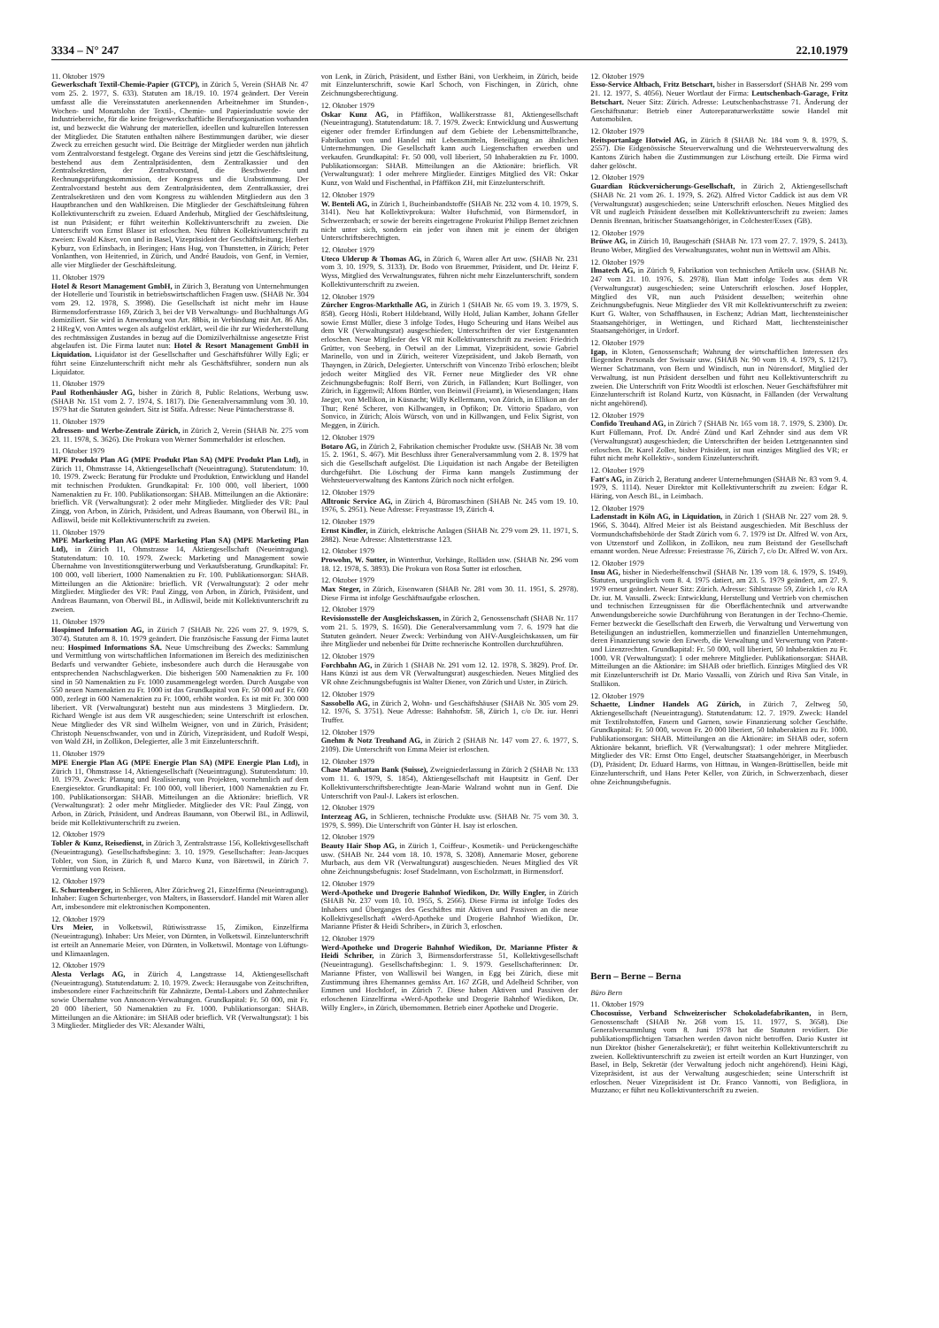3334 – N° 247 22.10.1979
11. Oktober 1979
Gewerkschaft Textil-Chemie-Papier (GTCP), in Zürich 5, Verein (SHAB Nr. 47 vom 25. 2. 1977, S. 633). Statuten am 18./19. 10. 1974 geändert. Der Verein umfasst alle die Vereinsstatuten anerkennenden Arbeitnehmer im Stunden-, Wochen- und Monatslohn der Textil-, Chemie- und Papierindustrie sowie der Industriebereiche, für die keine freigewerkschaftliche Berufsorganisation vorhanden ist, und bezweckt die Wahrung der materiellen, ideellen und kulturellen Interessen der Mitglieder. Die Statuten enthalten nähere Bestimmungen darüber, wie dieser Zweck zu erreichen gesucht wird. Die Beiträge der Mitglieder werden nun jährlich vom Zentralvorstand festgelegt. Organe des Vereins sind jetzt die Geschäftsleitung, bestehend aus dem Zentralpräsidenten, dem Zentralkassier und den Zentralsekretären, der Zentralvorstand, die Beschwerde- und Rechnungsprüfungskommission, der Kongress und die Urabstimmung. Der Zentralvorstand besteht aus dem Zentralpräsidenten, dem Zentralkassier, drei Zentralsekretären und den vom Kongress zu wählenden Mitgliedern aus den 3 Hauptbranchen und den Wahlkreisen. Die Mitglieder der Geschäftsleitung führen Kollektivunterschrift zu zweien. Eduard Anderhub, Mitglied der Geschäftsleitung, ist nun Präsident; er führt weiterhin Kollektivunterschrift zu zweien. Die Unterschrift von Ernst Blaser ist erloschen. Neu führen Kollektivunterschrift zu zweien: Ewald Käser, von und in Basel, Vizepräsident der Geschäftsleitung; Herbert Kyburz, von Erlinsbach, in Beringen; Hans Hug, von Thunstetten, in Zürich; Peter Vonlanthen, von Heitenried, in Zürich, und André Baudois, von Genf, in Vernier, alle vier Mitglieder der Geschäftsleitung.
11. Oktober 1979
Hotel & Resort Management GmbH, in Zürich 3, Beratung von Unternehmungen der Hotellerie und Touristik in betriebswirtschaftlichen Fragen usw. (SHAB Nr. 304 vom 29. 12. 1978, S. 3998). Die Gesellschaft ist nicht mehr im Hause Birmensdorferstrasse 169, Zürich 3, bei der VB Verwaltungs- und Buchhaltungs AG domiziliert. Sie wird in Anwendung von Art. 88bis, in Verbindung mit Art. 86 Abs. 2 HRegV, von Amtes wegen als aufgelöst erklärt, weil die ihr zur Wiederherstellung des rechtmässigen Zustandes in bezug auf die Domizilverhältnisse angesetzte Frist abgelaufen ist. Die Firma lautet nun: Hotel & Resort Management GmbH in Liquidation. Liquidator ist der Gesellschafter und Geschäftsführer Willy Egli; er führt seine Einzelunterschrift nicht mehr als Geschäftsführer, sondern nun als Liquidator.
11. Oktober 1979
Paul Rothenhäusler AG, bisher in Zürich 8, Public Relations, Werbung usw. (SHAB Nr. 151 vom 2. 7. 1974, S. 1817). Die Generalversammlung vom 30. 10. 1979 hat die Statuten geändert. Sitz ist Stäfa. Adresse: Neue Püntacherstrasse 8.
11. Oktober 1979
Adressen- und Werbe-Zentrale Zürich, in Zürich 2, Verein (SHAB Nr. 275 vom 23. 11. 1978, S. 3626). Die Prokura von Werner Sommerhalder ist erloschen.
11. Oktober 1979
MPE Produkt Plan AG (MPE Produkt Plan SA) (MPE Produkt Plan Ltd), in Zürich 11, Ohmstrasse 14, Aktiengesellschaft (Neueintragung). Statutendatum: 10. 10. 1979. Zweck: Beratung für Produkte und Produktion, Entwicklung und Handel mit technischen Produkten. Grundkapital: Fr. 100 000, voll liberiert, 1000 Namenaktien zu Fr. 100. Publikationsorgan: SHAB. Mitteilungen an die Aktionäre: brieflich. VR (Verwaltungsrat): 2 oder mehr Mitglieder. Mitglieder des VR: Paul Zingg, von Arbon, in Zürich, Präsident, und Adreas Baumann, von Oberwil BL, in Adliswil, beide mit Kollektivunterschrift zu zweien.
11. Oktober 1979
MPE Marketing Plan AG (MPE Marketing Plan SA) (MPE Marketing Plan Ltd), in Zürich 11, Ohmstrasse 14, Aktiengesellschaft (Neueintragung). Statutendatum: 10. 10. 1979. Zweck: Marketing und Management sowie Übernahme von Investitionsgüterwerbung und Verkaufsberatung. Grundkapital: Fr. 100 000, voll liberiert, 1000 Namenaktien zu Fr. 100. Publikationsorgan: SHAB. Mitteilungen an die Aktionäre: brieflich. VR (Verwaltungsrat): 2 oder mehr Mitglieder. Mitglieder des VR: Paul Zingg, von Arbon, in Zürich, Präsident, und Andreas Baumann, von Oberwil BL, in Adliswil, beide mit Kollektivunterschrift zu zweien.
11. Oktober 1979
Hospimed Information AG, in Zürich 7 (SHAB Nr. 226 vom 27. 9. 1979, S. 3074). Statuten am 8. 10. 1979 geändert. Die französische Fassung der Firma lautet neu: Hospimed Informations SA. Neue Umschreibung des Zwecks: Sammlung und Vermittlung von wirtschaftlichen Informationen im Bereich des medizinischen Bedarfs und verwandter Gebiete, insbesondere auch durch die Herausgabe von entsprechenden Nachschlagwerken. Die bisherigen 500 Namenaktien zu Fr. 100 sind in 50 Namenaktien zu Fr. 1000 zusammengelegt worden. Durch Ausgabe von 550 neuen Namenaktien zu Fr. 1000 ist das Grundkapital von Fr. 50 000 auf Fr. 600 000, zerlegt in 600 Namenaktien zu Fr. 1000, erhöht worden. Es ist mit Fr. 300 000 liberiert. VR (Verwaltungsrat) besteht nun aus mindestens 3 Mitgliedern. Dr. Richard Wengle ist aus dem VR ausgeschieden; seine Unterschrift ist erloschen. Neue Mitglieder des VR sind Wilhelm Weigner, von und in Zürich, Präsident; Christoph Neuenschwander, von und in Zürich, Vizepräsident, und Rudolf Wespi, von Wald ZH, in Zollikon, Delegierter, alle 3 mit Einzelunterschrift.
11. Oktober 1979
MPE Energie Plan AG (MPE Energie Plan SA) (MPE Energie Plan Ltd), in Zürich 11, Ohmstrasse 14, Aktiengesellschaft (Neueintragung). Statutendatum: 10. 10. 1979. Zweck: Planung und Realisierung von Projekten, vornehmlich auf dem Energiesektor. Grundkapital: Fr. 100 000, voll liberiert, 1000 Namenaktien zu Fr. 100. Publikationsorgan: SHAB. Mitteilungen an die Aktionäre: brieflich. VR (Verwaltungsrat): 2 oder mehr Mitglieder. Mitglieder des VR: Paul Zingg, von Arbon, in Zürich, Präsident, und Andreas Baumann, von Oberwil BL, in Adliswil, beide mit Kollektivunterschrift zu zweien.
12. Oktober 1979
Tobler & Kunz, Reisedienst, in Zürich 3, Zentralstrasse 156, Kollektivgesellschaft (Neueintragung). Gesellschaftsbeginn: 3. 10. 1979. Gesellschafter: Jean-Jacques Tobler, von Sion, in Zürich 8, und Marco Kunz, von Bäretswil, in Zürich 7. Vermittlung von Reisen.
12. Oktober 1979
E. Schurtenberger, in Schlieren, Alter Zürichweg 21, Einzelfirma (Neueintragung). Inhaber: Eugen Schurtenberger, von Malters, in Bassersdorf. Handel mit Waren aller Art, insbesondere mit elektronischen Komponenten.
12. Oktober 1979
Urs Meier, in Volketswil, Rütiwisstrasse 15, Zimikon, Einzelfirma (Neueintragung). Inhaber: Urs Meier, von Dürnten, in Volketswil. Einzelunterschrift ist erteilt an Annemarie Meier, von Dürnten, in Volketswil. Montage von Lüftungs- und Klimaanlagen.
12. Oktober 1979
Alesta Verlags AG, in Zürich 4, Langstrasse 14, Aktiengesellschaft (Neueintragung). Statutendatum: 2. 10. 1979. Zweck: Herausgabe von Zeitschriften, insbesondere einer Fachzeitschrift für Zahnärzte, Dental-Labors und Zahntechniker sowie Übernahme von Annoncen-Verwaltungen. Grundkapital: Fr. 50 000, mit Fr. 20 000 liberiert, 50 Namenaktien zu Fr. 1000. Publikationsorgan: SHAB. Mitteilungen an die Aktionäre: im SHAB oder brieflich. VR (Verwaltungsrat): 1 bis 3 Mitglieder. Mitglieder des VR: Alexander Wälti,
von Lenk, in Zürich, Präsident, und Esther Bäni, von Uerkheim, in Zürich, beide mit Einzelunterschrift, sowie Karl Schoch, von Fischingen, in Zürich, ohne Zeichnungsberechtigung.
12. Oktober 1979
Oskar Kunz AG, in Pfäffikon, Wallikerstrasse 81, Aktiengesellschaft (Neueintragung). Statutendatum: 18. 7. 1979. Zweck: Entwicklung und Auswertung eigener oder fremder Erfindungen auf dem Gebiete der Lebensmittelbranche, Fabrikation von und Handel mit Lebensmitteln, Beteiligung an ähnlichen Unternehmungen. Die Gesellschaft kann auch Liegenschaften erwerben und verkaufen. Grundkapital: Fr. 50 000, voll liberiert, 50 Inhaberaktien zu Fr. 1000. Publikationsorgan: SHAB. Mitteilungen an die Aktionäre: brieflich. VR (Verwaltungsrat): 1 oder mehrere Mitglieder. Einziges Mitglied des VR: Oskar Kunz, von Wald und Fischenthal, in Pfäffikon ZH, mit Einzelunterschrift.
12. Oktober 1979
W. Benteli AG, in Zürich 1, Bucheinbandstoffe (SHAB Nr. 232 vom 4. 10. 1979, S. 3141). Neu hat Kollektivprokura: Walter Hufschmid, von Birmensdorf, in Schwerzenbach; er sowie der bereits eingetragene Prokurist Philipp Bernet zeichnen nicht unter sich, sondern ein jeder von ihnen mit je einem der übrigen Unterschriftsberechtigten.
12. Oktober 1979
Uteco Ulderup & Thomas AG, in Zürich 6, Waren aller Art usw. (SHAB Nr. 231 vom 3. 10. 1979, S. 3133). Dr. Bodo von Bruemmer, Präsident, und Dr. Heinz F. Wyss, Mitglied des Verwaltungsrates, führen nicht mehr Einzelunterschrift, sondern Kollektivunterschrift zu zweien.
12. Oktober 1979
Zürcher Engros-Markthalle AG, in Zürich 1 (SHAB Nr. 65 vom 19. 3. 1979, S. 858). Georg Hösli, Robert Hildebrand, Willy Hold, Julian Kamber, Johann Gfeller sowie Ernst Müller, diese 3 infolge Todes, Hugo Scheuring und Hans Weibel aus dem VR (Verwaltungsrat) ausgeschieden; Unterschriften der vier Erstgenannten erloschen. Neue Mitglieder des VR mit Kollektivunterschrift zu zweien: Friedrich Grütter, von Seeberg, in Oetwil an der Limmat, Vizepräsident, sowie Gabriel Marinello, von und in Zürich, weiterer Vizepräsident, und Jakob Bernath, von Thayngen, in Zürich, Delegierter. Unterschrift von Vincenzo Tribò erloschen; bleibt jedoch weiter Mitglied des VR. Ferner neue Mitglieder des VR ohne Zeichnungsbefugnis: Rolf Berri, von Zürich, in Fällanden; Kurt Bollinger, von Zürich, in Eggenwil; Alfons Büttler, von Beinwil (Freiamt), in Wiesendangen; Hans Jaeger, von Mellikon, in Küsnacht; Willy Kellermann, von Zürich, in Ellikon an der Thur; René Scherer, von Killwangen, in Opfikon; Dr. Vittorio Spadaro, von Sonvico, in Zürich; Alois Würsch, von und in Killwangen, und Felix Sigrist, von Meggen, in Zürich.
12. Oktober 1979
Botaro AG, in Zürich 2, Fabrikation chemischer Produkte usw. (SHAB Nr. 38 vom 15. 2. 1961, S. 467). Mit Beschluss ihrer Generalversammlung vom 2. 8. 1979 hat sich die Gesellschaft aufgelöst. Die Liquidation ist nach Angabe der Beteiligten durchgeführt. Die Löschung der Firma kann mangels Zustimmung der Wehrsteuerverwaltung des Kantons Zürich noch nicht erfolgen.
12. Oktober 1979
Alltronic Service AG, in Zürich 4, Büromaschinen (SHAB Nr. 245 vom 19. 10. 1976, S. 2951). Neue Adresse: Freyastrasse 19, Zürich 4.
12. Oktober 1979
Ernst Kindler, in Zürich, elektrische Anlagen (SHAB Nr. 279 vom 29. 11. 1971, S. 2882). Neue Adresse: Altstetterstrasse 123.
12. Oktober 1979
Prowohn, W. Sutter, in Winterthur, Vorhänge, Rolläden usw. (SHAB Nr. 296 vom 18. 12. 1978, S. 3893). Die Prokura von Rosa Sutter ist erloschen.
12. Oktober 1979
Max Steger, in Zürich, Eisenwaren (SHAB Nr. 281 vom 30. 11. 1951, S. 2978). Diese Firma ist infolge Geschäftsaufgabe erloschen.
12. Oktober 1979
Revisionsstelle der Ausgleichskassen, in Zürich 2, Genossenschaft (SHAB Nr. 117 vom 21. 5. 1979, S. 1650). Die Generalversammlung vom 7. 6. 1979 hat die Statuten geändert. Neuer Zweck: Verbindung von AHV-Ausgleichskassen, um für ihre Mitglieder und nebenbei für Dritte rechnerische Kontrollen durchzuführen.
12. Oktober 1979
Forchbahn AG, in Zürich 1 (SHAB Nr. 291 vom 12. 12. 1978, S. 3829). Prof. Dr. Hans Künzi ist aus dem VR (Verwaltungsrat) ausgeschieden. Neues Mitglied des VR ohne Zeichnungsbefugnis ist Walter Diener, von Zürich und Uster, in Zürich.
12. Oktober 1979
Sassobello AG, in Zürich 2, Wohn- und Geschäftshäuser (SHAB Nr. 305 vom 29. 12. 1976, S. 3751). Neue Adresse: Bahnhofstr. 58, Zürich 1, c/o Dr. iur. Henri Truffer.
12. Oktober 1979
Gnehm & Notz Treuhand AG, in Zürich 2 (SHAB Nr. 147 vom 27. 6. 1977, S. 2109). Die Unterschrift von Emma Meier ist erloschen.
12. Oktober 1979
Chase Manhattan Bank (Suisse), Zweigniederlassung in Zürich 2 (SHAB Nr. 133 vom 11. 6. 1979, S. 1854), Aktiengesellschaft mit Hauptsitz in Genf. Der Kollektivunterschriftsberechtigte Jean-Marie Walrand wohnt nun in Genf. Die Unterschrift von Paul-J. Lakers ist erloschen.
12. Oktober 1979
Interzeag AG, in Schlieren, technische Produkte usw. (SHAB Nr. 75 vom 30. 3. 1979, S. 999). Die Unterschrift von Günter H. Isay ist erloschen.
12. Oktober 1979
Beauty Hair Shop AG, in Zürich 1, Coiffeur-, Kosmetik- und Perückengeschäfte usw. (SHAB Nr. 244 vom 18. 10. 1978, S. 3208). Annemarie Moser, geborene Murbach, aus dem VR (Verwaltungsrat) ausgeschieden. Neues Mitglied des VR ohne Zeichnungsbefugnis: Josef Stadelmann, von Escholzmatt, in Birmensdorf.
12. Oktober 1979
Werd-Apotheke und Drogerie Bahnhof Wiedikon, Dr. Willy Engler, in Zürich (SHAB Nr. 237 vom 10. 10. 1955, S. 2566). Diese Firma ist infolge Todes des Inhabers und Überganges des Geschäftes mit Aktiven und Passiven an die neue Kollektivgesellschaft «Werd-Apotheke und Drogerie Bahnhof Wiedikon, Dr. Marianne Pfister & Heidi Schriber», in Zürich 3, erloschen.
12. Oktober 1979
Werd-Apotheke und Drogerie Bahnhof Wiedikon, Dr. Marianne Pfister & Heidi Schriber, in Zürich 3, Birmensdorferstrasse 51, Kollektivgesellschaft (Neueintragung). Gesellschaftsbeginn: 1. 9. 1979. Gesellschafterinnen: Dr. Marianne Pfister, von Walliswil bei Wangen, in Egg bei Zürich, diese mit Zustimmung ihres Ehemannes gemäss Art. 167 ZGB, und Adelheid Schriber, von Emmen und Hochdorf, in Zürich 7. Diese haben Aktiven und Passiven der erloschenen Einzelfirma «Werd-Apotheke und Drogerie Bahnhof Wiedikon, Dr. Willy Engler», in Zürich, übernommen. Betrieb einer Apotheke und Drogerie.
12. Oktober 1979
Esso-Service Altbach, Fritz Betschart, bisher in Bassersdorf (SHAB Nr. 299 vom 21. 12. 1977, S. 4056). Neuer Wortlaut der Firma: Leutschenbach-Garage, Fritz Betschart. Neuer Sitz: Zürich. Adresse: Leutschenbachstrasse 71. Änderung der Geschäftsnatur: Betrieb einer Autoreparaturwerkstätte sowie Handel mit Automobilen.
12. Oktober 1979
Reitsportanlage Hotwiel AG, in Zürich 8 (SHAB Nr. 184 vom 9. 8. 1979, S. 2557). Die Eidgenössische Steuerverwaltung und die Wehrsteuerverwaltung des Kantons Zürich haben die Zustimmungen zur Löschung erteilt. Die Firma wird daher gelöscht.
12. Oktober 1979
Guardian Rückversicherungs-Gesellschaft, in Zürich 2, Aktiengesellschaft (SHAB Nr. 21 vom 26. 1. 1979, S. 262). Alfred Victor Caddick ist aus dem VR (Verwaltungsrat) ausgeschieden; seine Unterschrift erloschen. Neues Mitglied des VR und zugleich Präsident desselben mit Kollektivunterschrift zu zweien: James Dennis Brennan, britischer Staatsangehöriger, in Colchester/Essex (GB).
12. Oktober 1979
Brüwe AG, in Zürich 10, Baugeschäft (SHAB Nr. 173 vom 27. 7. 1979, S. 2413). Bruno Weber, Mitglied des Verwaltungsrates, wohnt nun in Wettswil am Albis.
12. Oktober 1979
Ilmatech AG, in Zürich 9, Fabrikation von technischen Artikeln usw. (SHAB Nr. 247 vom 21. 10. 1976, S. 2978). Ilian Matt infolge Todes aus dem VR (Verwaltungsrat) ausgeschieden; seine Unterschrift erloschen. Josef Hoppler, Mitglied des VR, nun auch Präsident desselben; weiterhin ohne Zeichnungsbefugnis. Neue Mitglieder des VR mit Kollektivunterschrift zu zweien: Kurt G. Walter, von Schaffhausen, in Eschenz; Adrian Matt, liechtensteinischer Staatsangehöriger, in Wettingen, und Richard Matt, liechtensteinischer Staatsangehöriger, in Urdorf.
12. Oktober 1979
Igap, in Kloten, Genossenschaft; Wahrung der wirtschaftlichen Interessen des fliegenden Personals der Swissair usw. (SHAB Nr. 90 vom 19. 4. 1979, S. 1217). Werner Schatzmann, von Bern und Windisch, nun in Nürensdorf, Mitglied der Verwaltung, ist nun Präsident derselben und führt neu Kollektivunterschrift zu zweien. Die Unterschrift von Fritz Woodtli ist erloschen. Neuer Geschäftsführer mit Einzelunterschrift ist Roland Kurtz, von Küsnacht, in Fällanden (der Verwaltung nicht angehörend).
12. Oktober 1979
Confido Treuhand AG, in Zürich 7 (SHAB Nr. 165 vom 18. 7. 1979, S. 2300). Dr. Kurt Füllemann, Prof. Dr. André Zünd und Karl Zehnder sind aus dem VR (Verwaltungsrat) ausgeschieden; die Unterschriften der beiden Letztgenannten sind erloschen. Dr. Karel Zoller, bisher Präsident, ist nun einziges Mitglied des VR; er führt nicht mehr Kollektiv-, sondern Einzelunterschrift.
12. Oktober 1979
Fatt's AG, in Zürich 2, Beratung anderer Unternehmungen (SHAB Nr. 83 vom 9. 4. 1979, S. 1114). Neuer Direktor mit Kollektivunterschrift zu zweien: Edgar R. Häring, von Aesch BL, in Leimbach.
12. Oktober 1979
Ladenstadt in Köln AG, in Liquidation, in Zürich 1 (SHAB Nr. 227 vom 28. 9. 1966, S. 3044). Alfred Meier ist als Beistand ausgeschieden. Mit Beschluss der Vormundschaftsbehörde der Stadt Zürich vom 6. 7. 1979 ist Dr. Alfred W. von Arx, von Utzenstorf und Zollikon, in Zollikon, neu zum Beistand der Gesellschaft ernannt worden. Neue Adresse: Freiestrasse 76, Zürich 7, c/o Dr. Alfred W. von Arx.
12. Oktober 1979
Insu AG, bisher in Niederhelfenschwil (SHAB Nr. 139 vom 18. 6. 1979, S. 1949). Statuten, ursprünglich vom 8. 4. 1975 datiert, am 23. 5. 1979 geändert, am 27. 9. 1979 erneut geändert. Neuer Sitz: Zürich. Adresse: Sihlstrasse 59, Zürich 1, c/o RA Dr. iur. M. Vassalli. Zweck: Entwicklung, Herstellung und Vertrieb von chemischen und technischen Erzeugnissen für die Oberflächentechnik und artverwandte Anwendungsbereiche sowie Durchführung von Beratungen in der Techno-Chemie. Ferner bezweckt die Gesellschaft den Erwerb, die Verwaltung und Verwertung von Beteiligungen an industriellen, kommerziellen und finanziellen Unternehmungen, deren Finanzierung sowie den Erwerb, die Verwaltung und Verwertung von Patent- und Lizenzrechten. Grundkapital: Fr. 50 000, voll liberiert, 50 Inhaberaktien zu Fr. 1000. VR (Verwaltungsrat): 1 oder mehrere Mitglieder. Publikationsorgan: SHAB. Mitteilungen an die Aktionäre: im SHAB oder brieflich. Einziges Mitglied des VR mit Einzelunterschrift ist Dr. Mario Vassalli, von Zürich und Riva San Vitale, in Stallikon.
12. Oktober 1979
Schaette, Lindner Handels AG Zürich, in Zürich 7, Zeltweg 50, Aktiengesellschaft (Neueintragung). Statutendatum: 12. 7. 1979. Zweck: Handel mit Textilrohstoffen, Fasern und Garnen, sowie Finanzierung solcher Geschäfte. Grundkapital: Fr. 50 000, wovon Fr. 20 000 liberiert, 50 Inhaberaktien zu Fr. 1000. Publikationsorgan: SHAB. Mitteilungen an die Aktionäre: im SHAB oder, sofern Aktionäre bekannt, brieflich. VR (Verwaltungsrat): 1 oder mehrere Mitglieder. Mitglieder des VR: Ernst Otto Engel, deutscher Staatsangehöriger, in Meerbusch (D), Präsident; Dr. Eduard Harms, von Hittnau, in Wangen-Brüttisellen, beide mit Einzelunterschrift, und Hans Peter Keller, von Zürich, in Schwerzenbach, dieser ohne Zeichnungsbefugnis.
Bern – Berne – Berna
Büro Bern
11. Oktober 1979
Chocosuisse, Verband Schweizerischer Schokoladefabrikanten, in Bern, Genossenschaft (SHAB Nr. 268 vom 15. 11. 1977, S. 3658). Die Generalversammlung vom 8. Juni 1978 hat die Statuten revidiert. Die publikationspflichtigen Tatsachen werden davon nicht betroffen. Dario Kuster ist nun Direktor (bisher Generalsekretär); er führt weiterhin Kollektivunterschrift zu zweien. Kollektivunterschrift zu zweien ist erteilt worden an Kurt Hunzinger, von Basel, in Belp, Sekretär (der Verwaltung jedoch nicht angehörend). Heini Kägi, Vizepräsident, ist aus der Verwaltung ausgeschieden; seine Unterschrift ist erloschen. Neuer Vizepräsident ist Dr. Franco Vannotti, von Bedigliora, in Muzzano; er führt neu Kollektivunterschrift zu zweien.